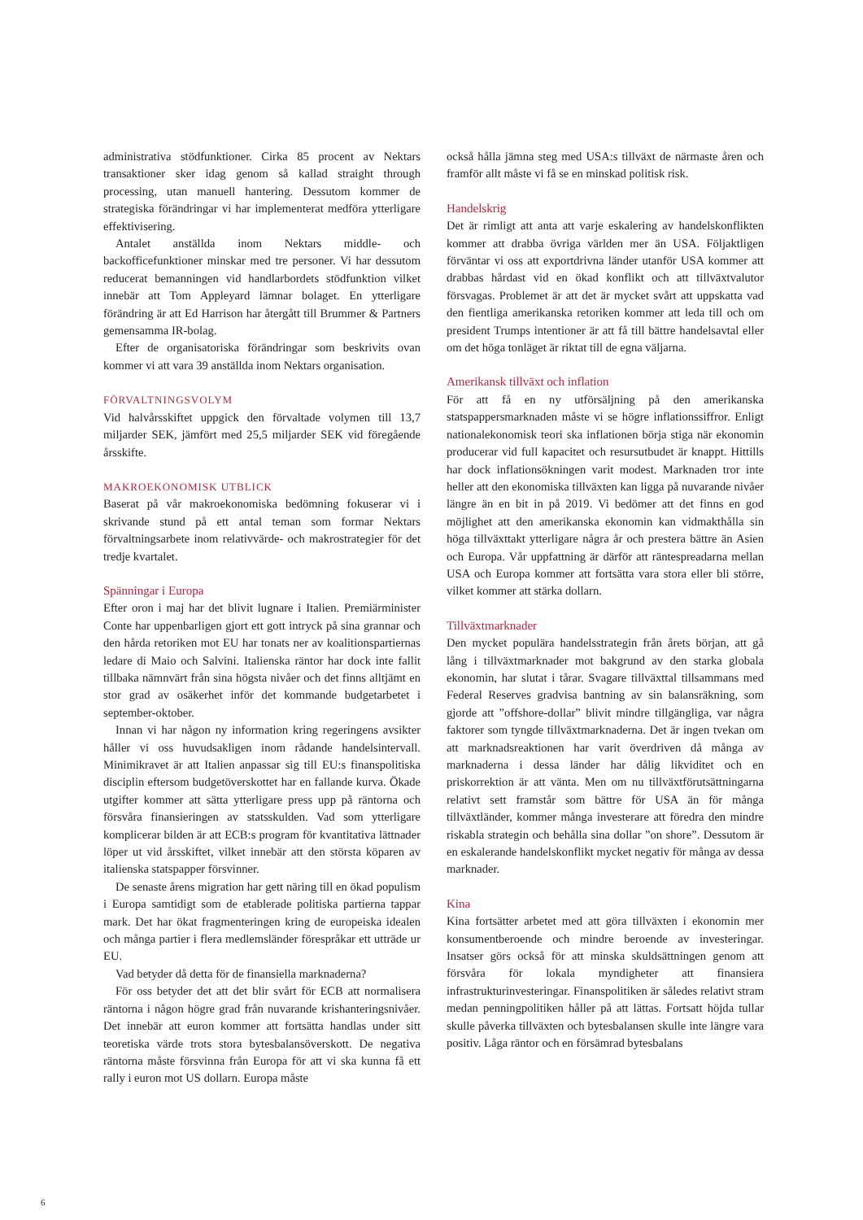administrativa stödfunktioner. Cirka 85 procent av Nektars transaktioner sker idag genom så kallad straight through processing, utan manuell hantering. Dessutom kommer de strategiska förändringar vi har implementerat medföra ytterligare effektivisering.
Antalet anställda inom Nektars middle- och backofficefunktioner minskar med tre personer. Vi har dessutom reducerat bemanningen vid handlarbordets stödfunktion vilket innebär att Tom Appleyard lämnar bolaget. En ytterligare förändring är att Ed Harrison har återgått till Brummer & Partners gemensamma IR-bolag.
Efter de organisatoriska förändringar som beskrivits ovan kommer vi att vara 39 anställda inom Nektars organisation.
FÖRVALTNINGSVOLYM
Vid halvårsskiftet uppgick den förvaltade volymen till 13,7 miljarder SEK, jämfört med 25,5 miljarder SEK vid föregående årsskifte.
MAKROEKONOMISK UTBLICK
Baserat på vår makroekonomiska bedömning fokuserar vi i skrivande stund på ett antal teman som formar Nektars förvaltningsarbete inom relativvärde- och makrostrategier för det tredje kvartalet.
Spänningar i Europa
Efter oron i maj har det blivit lugnare i Italien. Premiärminister Conte har uppenbarligen gjort ett gott intryck på sina grannar och den hårda retoriken mot EU har tonats ner av koalitionspartiernas ledare di Maio och Salvini. Italienska räntor har dock inte fallit tillbaka nämnvärt från sina högsta nivåer och det finns alltjämt en stor grad av osäkerhet inför det kommande budgetarbetet i september-oktober.
Innan vi har någon ny information kring regeringens avsikter håller vi oss huvudsakligen inom rådande handelsintervall. Minimikravet är att Italien anpassar sig till EU:s finanspolitiska disciplin eftersom budgetöverskottet har en fallande kurva. Ökade utgifter kommer att sätta ytterligare press upp på räntorna och försvåra finansieringen av statsskulden. Vad som ytterligare komplicerar bilden är att ECB:s program för kvantitativa lättnader löper ut vid årsskiftet, vilket innebär att den största köparen av italienska statspapper försvinner.
De senaste årens migration har gett näring till en ökad populism i Europa samtidigt som de etablerade politiska partierna tappar mark. Det har ökat fragmenteringen kring de europeiska idealen och många partier i flera medlemsländer förespråkar ett utträde ur EU.
Vad betyder då detta för de finansiella marknaderna?
För oss betyder det att det blir svårt för ECB att normalisera räntorna i någon högre grad från nuvarande krishanteringsnivåer. Det innebär att euron kommer att fortsätta handlas under sitt teoretiska värde trots stora bytesbalansöverskott. De negativa räntorna måste försvinna från Europa för att vi ska kunna få ett rally i euron mot US dollarn. Europa måste
också hålla jämna steg med USA:s tillväxt de närmaste åren och framför allt måste vi få se en minskad politisk risk.
Handelskrig
Det är rimligt att anta att varje eskalering av handelskonflikten kommer att drabba övriga världen mer än USA. Följaktligen förväntar vi oss att exportdrivna länder utanför USA kommer att drabbas hårdast vid en ökad konflikt och att tillväxtvalutor försvagas. Problemet är att det är mycket svårt att uppskatta vad den fientliga amerikanska retoriken kommer att leda till och om president Trumps intentioner är att få till bättre handelsavtal eller om det höga tonläget är riktat till de egna väljarna.
Amerikansk tillväxt och inflation
För att få en ny utförsäljning på den amerikanska statspappersmarknaden måste vi se högre inflationssiffror. Enligt nationalekonomisk teori ska inflationen börja stiga när ekonomin producerar vid full kapacitet och resursutbudet är knappt. Hittills har dock inflationsökningen varit modest. Marknaden tror inte heller att den ekonomiska tillväxten kan ligga på nuvarande nivåer längre än en bit in på 2019. Vi bedömer att det finns en god möjlighet att den amerikanska ekonomin kan vidmakthålla sin höga tillväxttakt ytterligare några år och prestera bättre än Asien och Europa. Vår uppfattning är därför att räntespreadarna mellan USA och Europa kommer att fortsätta vara stora eller bli större, vilket kommer att stärka dollarn.
Tillväxtmarknader
Den mycket populära handelsstrategin från årets början, att gå lång i tillväxtmarknader mot bakgrund av den starka globala ekonomin, har slutat i tårar. Svagare tillväxttal tillsammans med Federal Reserves gradvisa bantning av sin balansräkning, som gjorde att ”offshore-dollar” blivit mindre tillgängliga, var några faktorer som tyngde tillväxtmarknaderna. Det är ingen tvekan om att marknadsreaktionen har varit överdriven då många av marknaderna i dessa länder har dålig likviditet och en priskorrektion är att vänta. Men om nu tillväxtförutsättningarna relativt sett framstår som bättre för USA än för många tillväxtländer, kommer många investerare att föredra den mindre riskabla strategin och behålla sina dollar ”on shore”. Dessutom är en eskalerande handelskonflikt mycket negativ för många av dessa marknader.
Kina
Kina fortsätter arbetet med att göra tillväxten i ekonomin mer konsumentberoende och mindre beroende av investeringar. Insatser görs också för att minska skuldsättningen genom att försvåra för lokala myndigheter att finansiera infrastrukturinvesteringar. Finanspolitiken är således relativt stram medan penningpolitiken håller på att lättas. Fortsatt höjda tullar skulle påverka tillväxten och bytesbalansen skulle inte längre vara positiv. Låga räntor och en försämrad bytesbalans
6